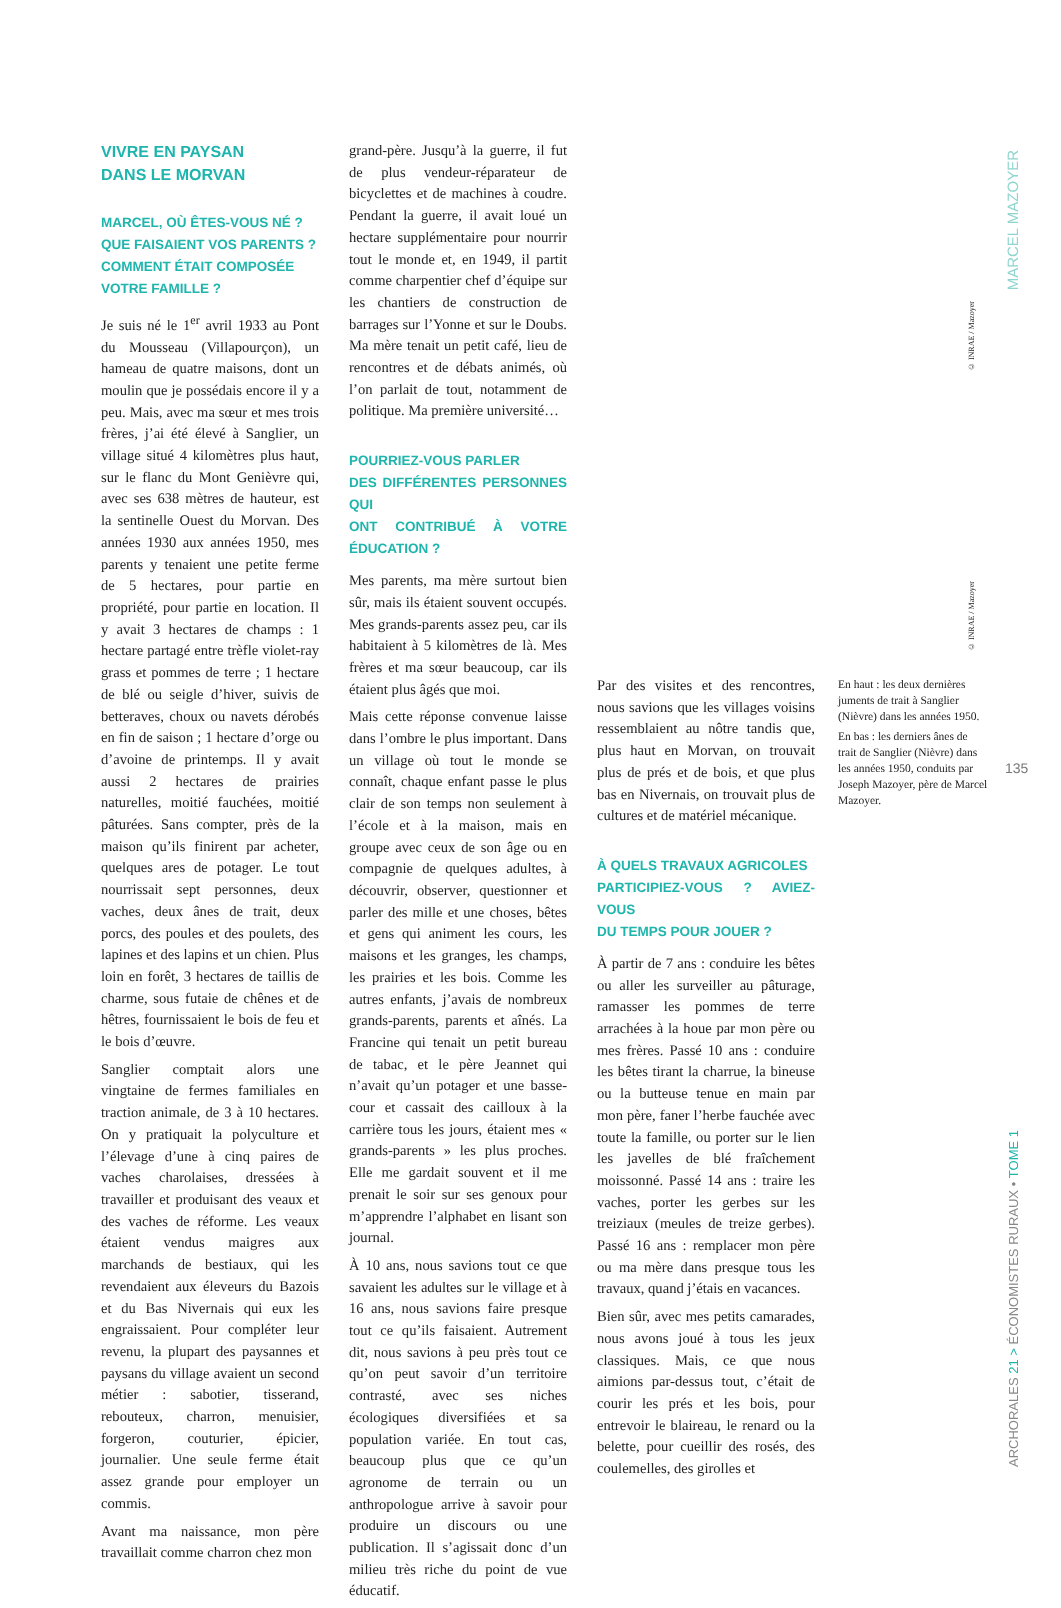VIVRE EN PAYSAN
DANS LE MORVAN
MARCEL, OÙ ÊTES-VOUS NÉ ?
QUE FAISAIENT VOS PARENTS ?
COMMENT ÉTAIT COMPOSÉE
VOTRE FAMILLE ?
Je suis né le 1<sup>er</sup> avril 1933 au Pont du Mousseau (Villapourçon), un hameau de quatre maisons, dont un moulin que je possédais encore il y a peu. Mais, avec ma sœur et mes trois frères, j’ai été élevé à Sanglier, un village situé 4 kilomètres plus haut, sur le flanc du Mont Genièvre qui, avec ses 638 mètres de hauteur, est la sentinelle Ouest du Morvan. Des années 1930 aux années 1950, mes parents y tenaient une petite ferme de 5 hectares, pour partie en propriété, pour partie en location. Il y avait 3 hectares de champs : 1 hectare partagé entre trèfle violet-ray grass et pommes de terre ; 1 hectare de blé ou seigle d’hiver, suivis de betteraves, choux ou navets dérobés en fin de saison ; 1 hectare d’orge ou d’avoine de printemps. Il y avait aussi 2 hectares de prairies naturelles, moitié fauchées, moitié pâturées. Sans compter, près de la maison qu’ils finirent par acheter, quelques ares de potager. Le tout nourrissait sept personnes, deux vaches, deux ânes de trait, deux porcs, des poules et des poulets, des lapines et des lapins et un chien. Plus loin en forêt, 3 hectares de taillis de charme, sous futaie de chênes et de hêtres, fournissaient le bois de feu et le bois d’œuvre.
Sanglier comptait alors une vingtaine de fermes familiales en traction animale, de 3 à 10 hectares. On y pratiquait la polyculture et l’élevage d’une à cinq paires de vaches charolaises, dressées à travailler et produisant des veaux et des vaches de réforme. Les veaux étaient vendus maigres aux marchands de bestiaux, qui les revendaient aux éleveurs du Bazois et du Bas Nivernais qui eux les engraissaient. Pour compléter leur revenu, la plupart des paysannes et paysans du village avaient un second métier : sabotier, tisserand, rebouteux, charron, menuisier, forgeron, couturier, épicier, journalier. Une seule ferme était assez grande pour employer un commis.
Avant ma naissance, mon père travaillait comme charron chez mon
grand-père. Jusqu’à la guerre, il fut de plus vendeur-réparateur de bicyclettes et de machines à coudre. Pendant la guerre, il avait loué un hectare supplémentaire pour nourrir tout le monde et, en 1949, il partit comme charpentier chef d’équipe sur les chantiers de construction de barrages sur l’Yonne et sur le Doubs. Ma mère tenait un petit café, lieu de rencontres et de débats animés, où l’on parlait de tout, notamment de politique. Ma première université…
POURRIEZ-VOUS PARLER
DES DIFFÉRENTES PERSONNES QUI
ONT CONTRIBUÉ À VOTRE ÉDUCATION ?
Mes parents, ma mère surtout bien sûr, mais ils étaient souvent occupés. Mes grands-parents assez peu, car ils habitaient à 5 kilomètres de là. Mes frères et ma sœur beaucoup, car ils étaient plus âgés que moi.
Mais cette réponse convenue laisse dans l’ombre le plus important. Dans un village où tout le monde se connaît, chaque enfant passe le plus clair de son temps non seulement à l’école et à la maison, mais en groupe avec ceux de son âge ou en compagnie de quelques adultes, à découvrir, observer, questionner et parler des mille et une choses, bêtes et gens qui animent les cours, les maisons et les granges, les champs, les prairies et les bois. Comme les autres enfants, j’avais de nombreux grands-parents, parents et aînés. La Francine qui tenait un petit bureau de tabac, et le père Jeannet qui n’avait qu’un potager et une basse-cour et cassait des cailloux à la carrière tous les jours, étaient mes « grands-parents » les plus proches. Elle me gardait souvent et il me prenait le soir sur ses genoux pour m’apprendre l’alphabet en lisant son journal.
À 10 ans, nous savions tout ce que savaient les adultes sur le village et à 16 ans, nous savions faire presque tout ce qu’ils faisaient. Autrement dit, nous savions à peu près tout ce qu’on peut savoir d’un territoire contrasté, avec ses niches écologiques diversifiées et sa population variée. En tout cas, beaucoup plus que ce qu’un agronome de terrain ou un anthropologue arrive à savoir pour produire un discours ou une publication. Il s’agissait donc d’un milieu très riche du point de vue éducatif.
© INRAE / Mazoyer
© INRAE / Mazoyer
Par des visites et des rencontres, nous savions que les villages voisins ressemblaient au nôtre tandis que, plus haut en Morvan, on trouvait plus de prés et de bois, et que plus bas en Nivernais, on trouvait plus de cultures et de matériel mécanique.
À QUELS TRAVAUX AGRICOLES
PARTICIPIEZ-VOUS ? AVIEZ-VOUS
DU TEMPS POUR JOUER ?
À partir de 7 ans : conduire les bêtes ou aller les surveiller au pâturage, ramasser les pommes de terre arrachées à la houe par mon père ou mes frères. Passé 10 ans : conduire les bêtes tirant la charrue, la bineuse ou la butteuse tenue en main par mon père, faner l’herbe fauchée avec toute la famille, ou porter sur le lien les javelles de blé fraîchement moissonné. Passé 14 ans : traire les vaches, porter les gerbes sur les treiziaux (meules de treize gerbes). Passé 16 ans : remplacer mon père ou ma mère dans presque tous les travaux, quand j’étais en vacances.
Bien sûr, avec mes petits camarades, nous avons joué à tous les jeux classiques. Mais, ce que nous aimions par-dessus tout, c’était de courir les prés et les bois, pour entrevoir le blaireau, le renard ou la belette, pour cueillir des rosés, des coulemelles, des girolles et
En haut : les deux dernières juments de trait à Sanglier (Nièvre) dans les années 1950.
En bas : les derniers ânes de trait de Sanglier (Nièvre) dans les années 1950, conduits par Joseph Mazoyer, père de Marcel Mazoyer.
MARCEL MAZOYER
135
ARCHORALES 21 > ÉCONOMISTES RURAUX • TOME 1